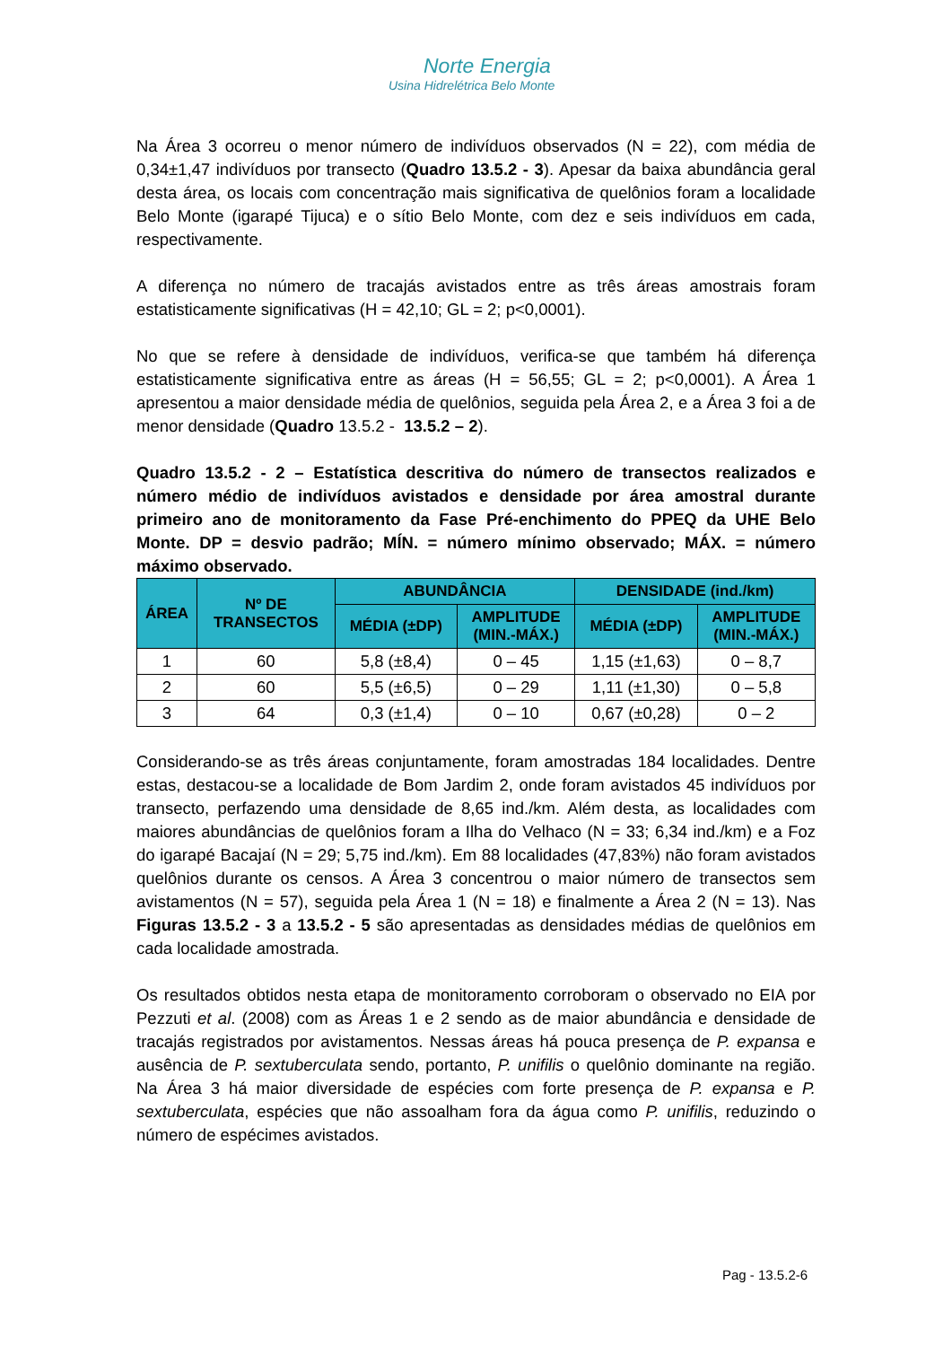Norte Energia
Usina Hidrelétrica Belo Monte
Na Área 3 ocorreu o menor número de indivíduos observados (N = 22), com média de 0,34±1,47 indivíduos por transecto (Quadro 13.5.2 - 3). Apesar da baixa abundância geral desta área, os locais com concentração mais significativa de quelônios foram a localidade Belo Monte (igarapé Tijuca) e o sítio Belo Monte, com dez e seis indivíduos em cada, respectivamente.
A diferença no número de tracajás avistados entre as três áreas amostrais foram estatisticamente significativas (H = 42,10; GL = 2; p<0,0001).
No que se refere à densidade de indivíduos, verifica-se que também há diferença estatisticamente significativa entre as áreas (H = 56,55; GL = 2; p<0,0001). A Área 1 apresentou a maior densidade média de quelônios, seguida pela Área 2, e a Área 3 foi a de menor densidade (Quadro 13.5.2 - 13.5.2 – 2).
Quadro 13.5.2 - 2 – Estatística descritiva do número de transectos realizados e número médio de indivíduos avistados e densidade por área amostral durante primeiro ano de monitoramento da Fase Pré-enchimento do PPEQ da UHE Belo Monte. DP = desvio padrão; MÍN. = número mínimo observado; MÁX. = número máximo observado.
| ÁREA | Nº DE TRANSECTOS | ABUNDÂNCIA | | DENSIDADE (ind./km) | |
| --- | --- | --- | --- | --- | --- |
| | | MÉDIA (±DP) | AMPLITUDE (MIN.-MÁX.) | MÉDIA (±DP) | AMPLITUDE (MIN.-MÁX.) |
| 1 | 60 | 5,8 (±8,4) | 0 – 45 | 1,15 (±1,63) | 0 – 8,7 |
| 2 | 60 | 5,5 (±6,5) | 0 – 29 | 1,11 (±1,30) | 0 – 5,8 |
| 3 | 64 | 0,3 (±1,4) | 0 – 10 | 0,67 (±0,28) | 0 – 2 |
Considerando-se as três áreas conjuntamente, foram amostradas 184 localidades. Dentre estas, destacou-se a localidade de Bom Jardim 2, onde foram avistados 45 indivíduos por transecto, perfazendo uma densidade de 8,65 ind./km. Além desta, as localidades com maiores abundâncias de quelônios foram a Ilha do Velhaco (N = 33; 6,34 ind./km) e a Foz do igarapé Bacajaí (N = 29; 5,75 ind./km). Em 88 localidades (47,83%) não foram avistados quelônios durante os censos. A Área 3 concentrou o maior número de transectos sem avistamentos (N = 57), seguida pela Área 1 (N = 18) e finalmente a Área 2 (N = 13). Nas Figuras 13.5.2 - 3 a 13.5.2 - 5 são apresentadas as densidades médias de quelônios em cada localidade amostrada.
Os resultados obtidos nesta etapa de monitoramento corroboram o observado no EIA por Pezzuti et al. (2008) com as Áreas 1 e 2 sendo as de maior abundância e densidade de tracajás registrados por avistamentos. Nessas áreas há pouca presença de P. expansa e ausência de P. sextuberculata sendo, portanto, P. unifilis o quelônio dominante na região. Na Área 3 há maior diversidade de espécies com forte presença de P. expansa e P. sextuberculata, espécies que não assoalham fora da água como P. unifilis, reduzindo o número de espécimes avistados.
Pag - 13.5.2-6